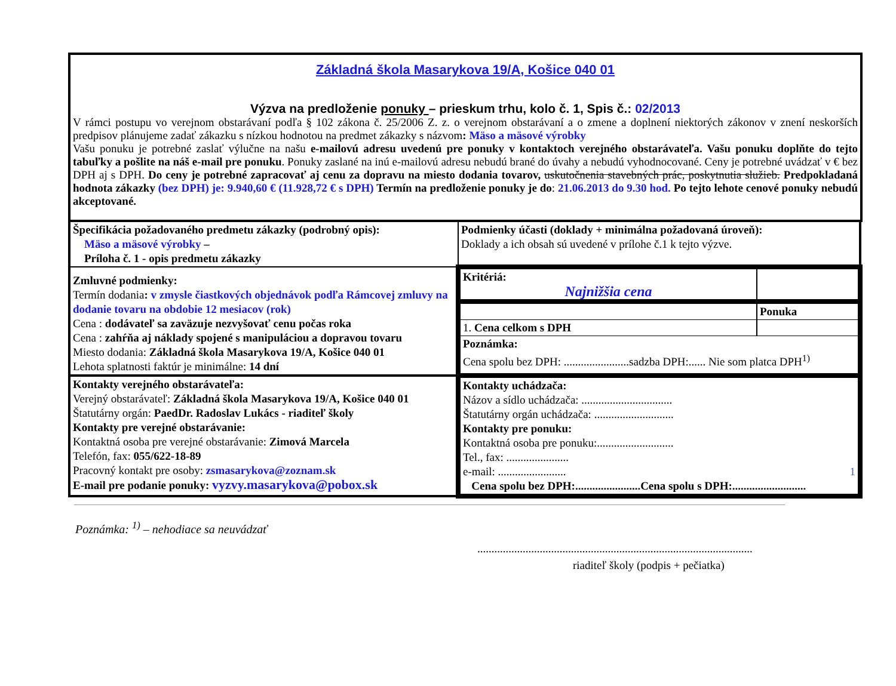Základná škola Masarykova 19/A, Košice 040 01
Výzva na predloženie ponuky – prieskum trhu, kolo č. 1, Spis č.: 02/2013
V rámci postupu vo verejnom obstarávaní podľa § 102 zákona č. 25/2006 Z. z. o verejnom obstarávaní a o zmene a doplnení niektorých zákonov v znení neskorších predpisov plánujeme zadať zákazku s nízkou hodnotou na predmet zákazky s názvom: Mäso a mäsové výrobky
Vašu ponuku je potrebné zaslať výlučne na našu e-mailovú adresu uvedenú pre ponuky v kontaktoch verejného obstarávateľa. Vašu ponuku doplňte do tejto tabuľky a pošlite na náš e-mail pre ponuku. Ponuky zaslané na inú e-mailovú adresu nebudú brané do úvahy a nebudú vyhodnocované. Ceny je potrebné uvádzať v € bez DPH aj s DPH. Do ceny je potrebné zapracovať aj cenu za dopravu na miesto dodania tovarov, uskutočnenia stavebných prác, poskytnutia služieb. Predpokladaná hodnota zákazky (bez DPH) je: 9.940,60 € (11.928,72 € s DPH) Termín na predloženie ponuky je do: 21.06.2013 do 9.30 hod. Po tejto lehote cenové ponuky nebudú akceptované.
| Špecifikácia požadovaného predmetu zákazky (podrobný opis): Mäso a mäsové výrobky – Príloha č. 1 - opis predmetu zákazky | Podmienky účasti (doklady + minimálna požadovaná úroveň): Doklady a ich obsah sú uvedené v prílohe č.1 k tejto výzve. |
| Zmluvné podmienky: Termín dodania : v zmysle čiastkových objednávok podľa Rámcovej zmluvy na dodanie tovaru na obdobie 12 mesiacov (rok) Cena : dodávateľ sa zaväzuje nezvyšovať cenu počas roka Cena : zahŕňa aj náklady spojené s manipuláciou a dopravou tovaru Miesto dodania: Základná škola Masarykova 19/A, Košice 040 01 Lehota splatnosti faktúr je minimálne: 14 dní | / Kritériá: Najnižšia cena / / / / Ponuka / / 1. Cena celkom s DPH / / / Poznámka: Cena spolu bez DPH: .......................sadzba DPH:...... Nie som platca DPH<sup>1)</sup> / / |
| Kontakty verejného obstarávateľa: Verejný obstarávateľ: Základná škola Masarykova 19/A, Košice 040 01 Štatutárny orgán: PaedDr. Radoslav Lukács - riaditeľ školy Kontakty pre verejné obstarávanie: Kontaktná osoba pre verejné obstarávanie: Zimová Marcela Telefón, fax: 055/622-18-89 Pracovný kontakt pre osoby: zsmasarykova@zoznam.sk E-mail pre podanie ponuky: vyzvy.masarykova@pobox.sk | Kontakty uchádzača: Názov a sídlo uchádzača: ................................ Štatutárny orgán uchádzača: ............................ Kontakty pre ponuku: Kontaktná osoba pre ponuku:........................... Tel., fax: ...................... e-mail: ........................ 1 Cena spolu bez DPH:.......................Cena spolu s DPH:.......................... |
Poznámka: <sup>1)</sup> – nehodiace sa neuvádzať
.................................................................................................
riaditeľ školy (podpis + pečiatka)